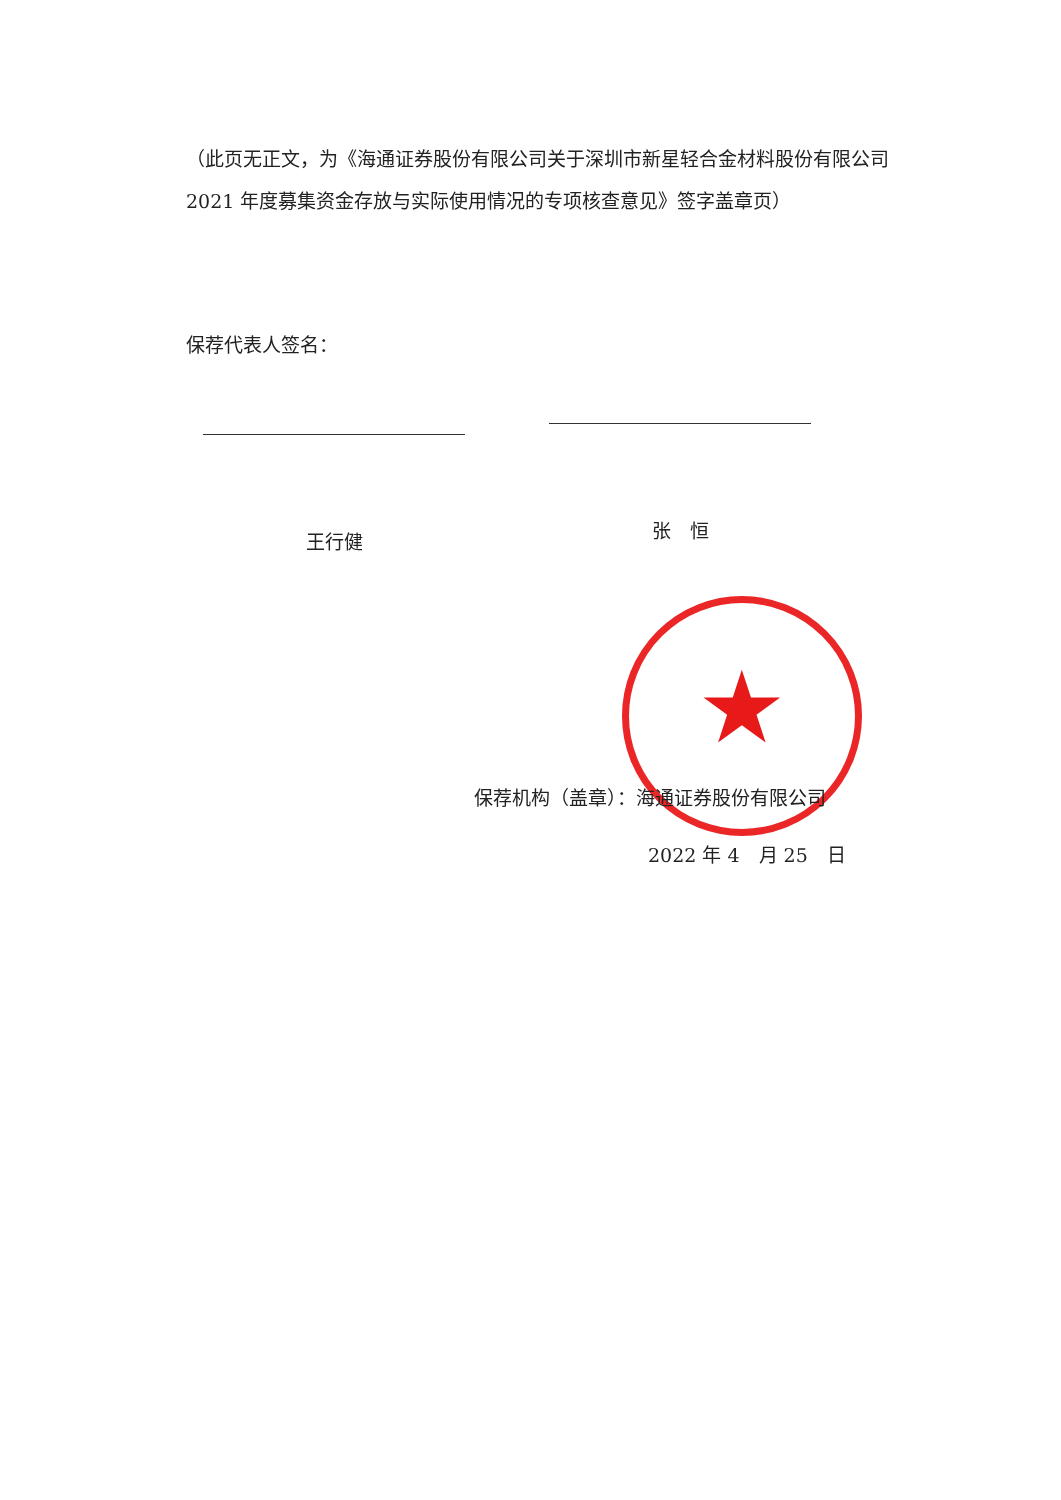（此页无正文，为《海通证券股份有限公司关于深圳市新星轻合金材料股份有限公司 2021 年度募集资金存放与实际使用情况的专项核查意见》签字盖章页）
保荐代表人签名：
王行健 张　恒
★
保荐机构（盖章）：海通证券股份有限公司
2022 年 4　月 25　日